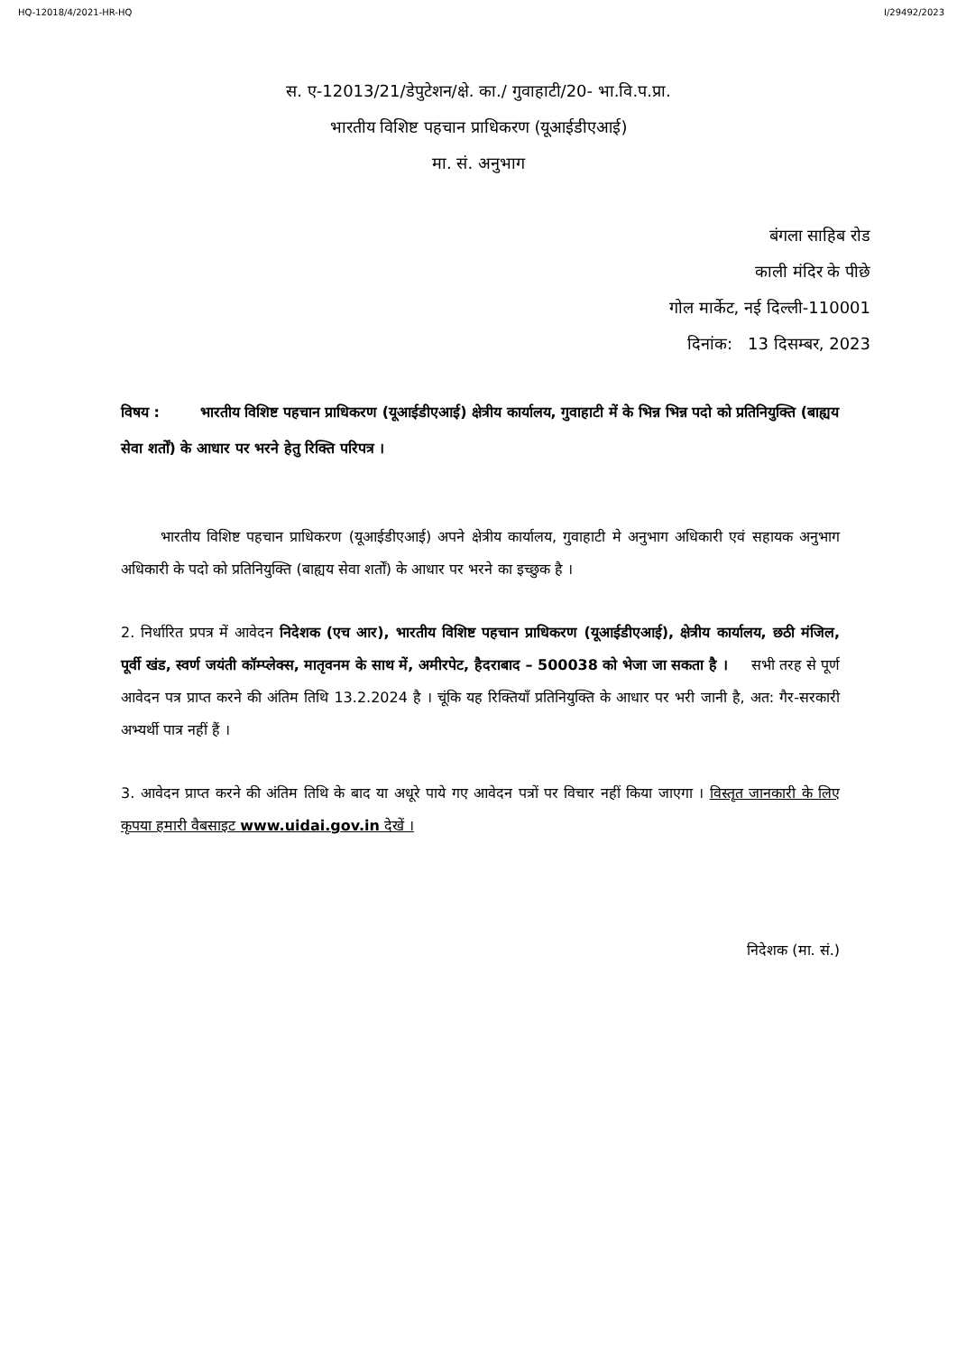HQ-12018/4/2021-HR-HQ I/29492/2023
स. ए-12013/21/डेपुटेशन/क्षे. का./ गुवाहाटी/20- भा.वि.प.प्रा.
भारतीय विशिष्ट पहचान प्राधिकरण (यूआईडीएआई)
मा. सं. अनुभाग
बंगला साहिब रोड
काली मंदिर के पीछे
गोल मार्केट, नई दिल्ली-110001
दिनांक: 13 दिसम्बर, 2023
विषय : भारतीय विशिष्ट पहचान प्राधिकरण (यूआईडीएआई) क्षेत्रीय कार्यालय, गुवाहाटी में के भिन्न भिन्न पदो को प्रतिनियुक्ति (बाह्यय सेवा शर्तों) के आधार पर भरने हेतु रिक्ति परिपत्र ।
भारतीय विशिष्ट पहचान प्राधिकरण (यूआईडीएआई) अपने क्षेत्रीय कार्यालय, गुवाहाटी मे अनुभाग अधिकारी एवं सहायक अनुभाग अधिकारी के पदो को प्रतिनियुक्ति (बाह्यय सेवा शर्तों) के आधार पर भरने का इच्छुक है ।
2. निर्धारित प्रपत्र में आवेदन निदेशक (एच आर), भारतीय विशिष्ट पहचान प्राधिकरण (यूआईडीएआई), क्षेत्रीय कार्यालय, छठी मंजिल, पूर्वी खंड, स्वर्ण जयंती कॉम्प्लेक्स, मातृवनम के साथ में, अमीरपेट, हैदराबाद – 500038 को भेजा जा सकता है । सभी तरह से पूर्ण आवेदन पत्र प्राप्त करने की अंतिम तिथि 13.2.2024 है । चूंकि यह रिक्तियाँ प्रतिनियुक्ति के आधार पर भरी जानी है, अत: गैर-सरकारी अभ्यर्थी पात्र नहीं हैं ।
3. आवेदन प्राप्त करने की अंतिम तिथि के बाद या अधूरे पाये गए आवेदन पत्रों पर विचार नहीं किया जाएगा । विस्तृत जानकारी के लिए कृपया हमारी वैबसाइट www.uidai.gov.in देखें ।
निदेशक (मा. सं.)